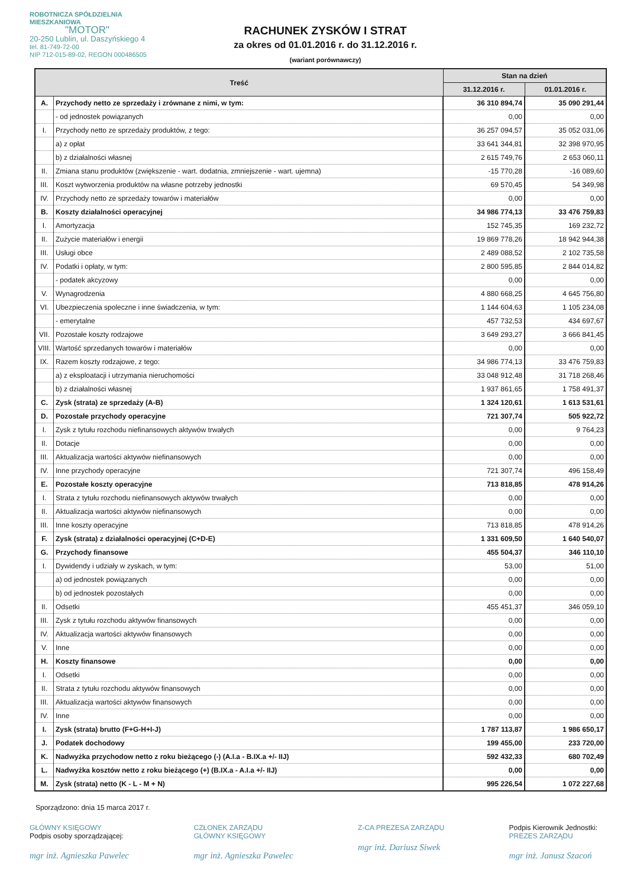ROBOTNICZA SPÓŁDZIELNIA MIESZKANIOWA
"MOTOR"
20-250 Lublin, ul. Daszyńskiego 4
tel. 81-749-72-00
NIP 712-015-89-02, REGON 000486505
RACHUNEK ZYSKÓW I STRAT
za okres od 01.01.2016 r. do 31.12.2016 r.
(wariant porównawczy)
| Treść | | Stan na dzień | |
| --- | --- | --- | --- |
| | | 31.12.2016 r. | 01.01.2016 r. |
| A. | Przychody netto ze sprzedaży i zrównane z nimi, w tym: | 36 310 894,74 | 35 090 291,44 |
| | - od jednostek powiązanych | 0,00 | 0,00 |
| I. | Przychody netto ze sprzedaży produktów, z tego: | 36 257 094,57 | 35 052 031,06 |
| | a) z opłat | 33 641 344,81 | 32 398 970,95 |
| | b) z działalności własnej | 2 615 749,76 | 2 653 060,11 |
| II. | Zmiana stanu produktów (zwiększenie - wart. dodatnia, zmniejszenie - wart. ujemna) | -15 770,28 | -16 089,60 |
| III. | Koszt wytworzenia produktów na własne potrzeby jednostki | 69 570,45 | 54 349,98 |
| IV. | Przychody netto ze sprzedaży towarów i materiałów | 0,00 | 0,00 |
| B. | Koszty działalności operacyjnej | 34 986 774,13 | 33 476 759,83 |
| I. | Amortyzacja | 152 745,35 | 169 232,72 |
| II. | Zużycie materiałów i energii | 19 869 778,26 | 18 942 944,38 |
| III. | Usługi obce | 2 489 088,52 | 2 102 735,58 |
| IV. | Podatki i opłaty, w tym: | 2 800 595,85 | 2 844 014,82 |
| | - podatek akcyzowy | 0,00 | 0,00 |
| V. | Wynagrodzenia | 4 880 668,25 | 4 645 756,80 |
| VI. | Ubezpieczenia spoleczne i inne świadczenia, w tym: | 1 144 604,63 | 1 105 234,08 |
| | - emerytalne | 457 732,53 | 434 697,67 |
| VII. | Pozostałe koszty rodzajowe | 3 649 293,27 | 3 666 841,45 |
| VIII. | Wartość sprzedanych towarów i materiałów | 0,00 | 0,00 |
| IX. | Razem koszty rodzajowe, z tego: | 34 986 774,13 | 33 476 759,83 |
| | a) z eksploatacji i utrzymania nieruchomości | 33 048 912,48 | 31 718 268,46 |
| | b) z działalności własnej | 1 937 861,65 | 1 758 491,37 |
| C. | Zysk (strata) ze sprzedaży (A-B) | 1 324 120,61 | 1 613 531,61 |
| D. | Pozostałe przychody operacyjne | 721 307,74 | 505 922,72 |
| I. | Zysk z tytułu rozchodu niefinansowych aktywów trwałych | 0,00 | 9 764,23 |
| II. | Dotacje | 0,00 | 0,00 |
| III. | Aktualizacja wartości aktywów niefinansowych | 0,00 | 0,00 |
| IV. | Inne przychody operacyjne | 721 307,74 | 496 158,49 |
| E. | Pozostałe koszty operacyjne | 713 818,85 | 478 914,26 |
| I. | Strata z tytułu rozchodu niefinansowych aktywów trwałych | 0,00 | 0,00 |
| II. | Aktualizacja wartości aktywów niefinansowych | 0,00 | 0,00 |
| III. | Inne koszty operacyjne | 713 818,85 | 478 914,26 |
| F. | Zysk (strata) z działalności operacyjnej (C+D-E) | 1 331 609,50 | 1 640 540,07 |
| G. | Przychody finansowe | 455 504,37 | 346 110,10 |
| I. | Dywidendy i udziały w zyskach, w tym: | 53,00 | 51,00 |
| | a) od jednostek powiązanych | 0,00 | 0,00 |
| | b) od jednostek pozostałych | 0,00 | 0,00 |
| II. | Odsetki | 455 451,37 | 346 059,10 |
| III. | Zysk z tytułu rozchodu aktywów finansowych | 0,00 | 0,00 |
| IV. | Aktualizacja wartości aktywów finansowych | 0,00 | 0,00 |
| V. | Inne | 0,00 | 0,00 |
| H. | Koszty finansowe | 0,00 | 0,00 |
| I. | Odsetki | 0,00 | 0,00 |
| II. | Strata z tytułu rozchodu aktywów finansowych | 0,00 | 0,00 |
| III. | Aktualizacja wartości aktywów finansowych | 0,00 | 0,00 |
| IV. | Inne | 0,00 | 0,00 |
| I. | Zysk (strata) brutto (F+G-H+I-J) | 1 787 113,87 | 1 986 650,17 |
| J. | Podatek dochodowy | 199 455,00 | 233 720,00 |
| K. | Nadwyżka przychodow netto z roku bieżącego (-) (A.I.a - B.IX.a +/- IIJ) | 592 432,33 | 680 702,49 |
| L. | Nadwyżka kosztów netto z roku bieżącego (+) (B.IX.a - A.I.a +/- IIJ) | 0,00 | 0,00 |
| M. | Zysk (strata) netto (K - L - M + N) | 995 226,54 | 1 072 227,68 |
Sporządzono: dnia 15 marca 2017 r.
GŁÓWNY KSIĘGOWY
Podpis osoby sporządzającej:
mgr inż. Agnieszka Pawelec
CZŁONEK ZARZĄDU
GŁÓWNY KSIĘGOWY
mgr inż. Agnieszka Pawelec
Z-CA PREZESA ZARZĄDU
mgr inż. Dariusz Siwek
Podpis Kierownik Jednostki:
PREZES ZARZĄDU
mgr inż. Janusz Szacoń